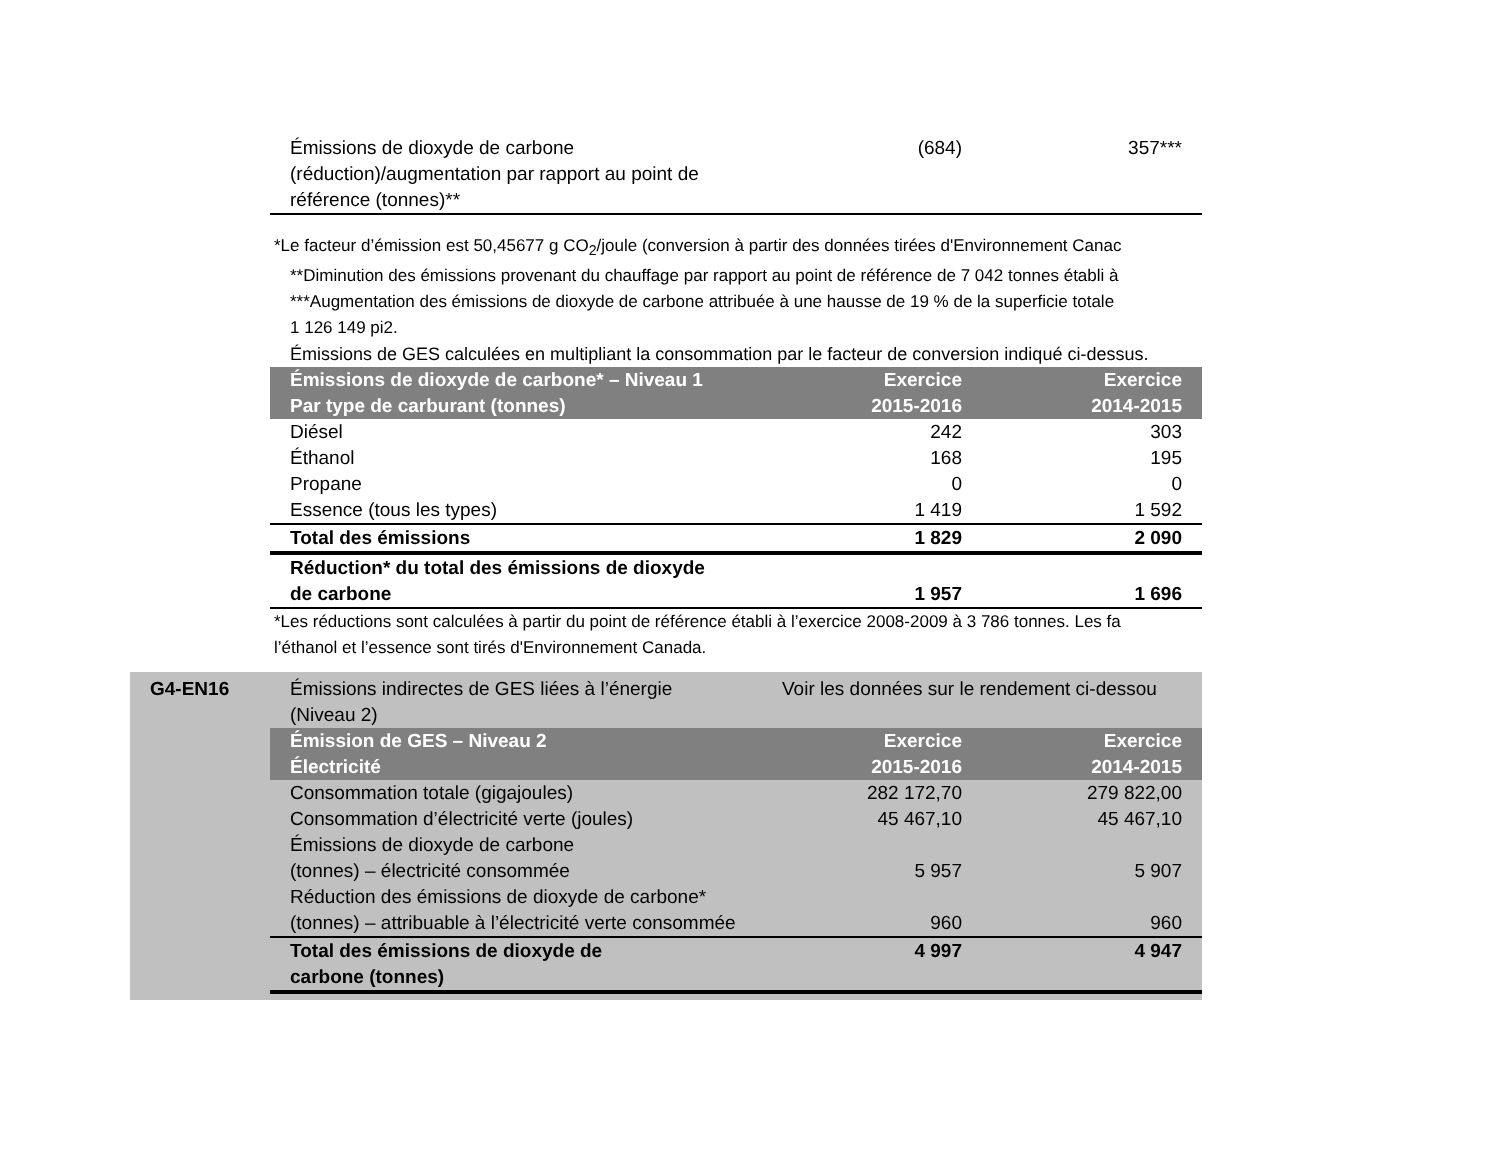| Émissions de dioxyde de carbone (réduction)/augmentation par rapport au point de référence (tonnes)** | (684) | 357*** |
*Le facteur d’émission est 50,45677 g CO<sub>2</sub>/joule (conversion à partir des données tirées d'Environnement Canac
**Diminution des émissions provenant du chauffage par rapport au point de référence de 7 042 tonnes établi à
***Augmentation des émissions de dioxyde de carbone attribuée à une hausse de 19 % de la superficie totale
1 126 149 pi2.
Émissions de GES calculées en multipliant la consommation par le facteur de conversion indiqué ci-dessus.
| Émissions de dioxyde de carbone* – Niveau 1 Par type de carburant (tonnes) | Exercice 2015-2016 | Exercice 2014-2015 |
| --- | --- | --- |
| Diésel | 242 | 303 |
| Éthanol | 168 | 195 |
| Propane | 0 | 0 |
| Essence (tous les types) | 1 419 | 1 592 |
| Total des émissions | 1 829 | 2 090 |
| Réduction* du total des émissions de dioxyde de carbone | 1 957 | 1 696 |
*Les réductions sont calculées à partir du point de référence établi à l’exercice 2008-2009 à 3 786 tonnes. Les fa
l’éthanol et l’essence sont tirés d'Environnement Canada.
G4-EN16
| Émissions indirectes de GES liées à l’énergie (Niveau 2) | Voir les données sur le rendement ci-dessou | |
| Émission de GES – Niveau 2 Électricité | Exercice 2015-2016 | Exercice 2014-2015 |
| Consommation totale (gigajoules) | 282 172,70 | 279 822,00 |
| Consommation d’électricité verte (joules) | 45 467,10 | 45 467,10 |
| Émissions de dioxyde de carbone (tonnes) – électricité consommée | 5 957 | 5 907 |
| Réduction des émissions de dioxyde de carbone* (tonnes) – attribuable à l’électricité verte consommée | 960 | 960 |
| Total des émissions de dioxyde de carbone (tonnes) | 4 997 | 4 947 |